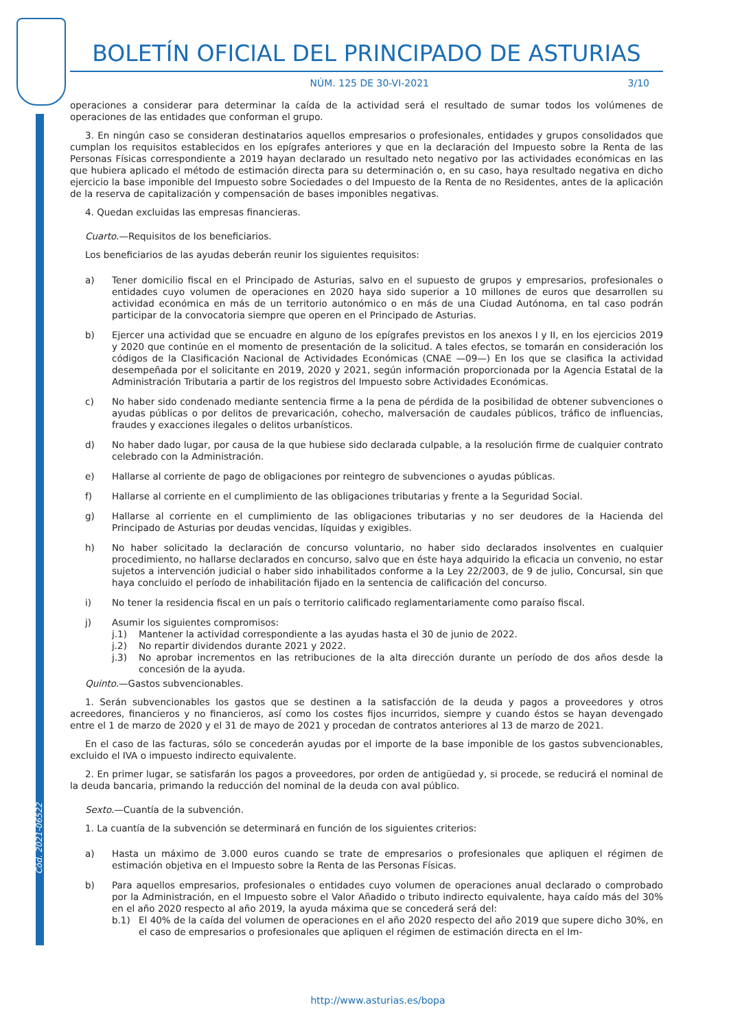Cód. 2021-06522
BOLETÍN OFICIAL DEL PRINCIPADO DE ASTURIAS
NÚM. 125 DE 30-VI-2021 3/10
operaciones a considerar para determinar la caída de la actividad será el resultado de sumar todos los volúmenes de operaciones de las entidades que conforman el grupo.
3. En ningún caso se consideran destinatarios aquellos empresarios o profesionales, entidades y grupos consolidados que cumplan los requisitos establecidos en los epígrafes anteriores y que en la declaración del Impuesto sobre la Renta de las Personas Físicas correspondiente a 2019 hayan declarado un resultado neto negativo por las actividades económicas en las que hubiera aplicado el método de estimación directa para su determinación o, en su caso, haya resultado negativa en dicho ejercicio la base imponible del Impuesto sobre Sociedades o del Impuesto de la Renta de no Residentes, antes de la aplicación de la reserva de capitalización y compensación de bases imponibles negativas.
4. Quedan excluidas las empresas financieras.
Cuarto.—Requisitos de los beneficiarios.
Los beneficiarios de las ayudas deberán reunir los siguientes requisitos:
a) Tener domicilio fiscal en el Principado de Asturias, salvo en el supuesto de grupos y empresarios, profesionales o entidades cuyo volumen de operaciones en 2020 haya sido superior a 10 millones de euros que desarrollen su actividad económica en más de un territorio autonómico o en más de una Ciudad Autónoma, en tal caso podrán participar de la convocatoria siempre que operen en el Principado de Asturias.
b) Ejercer una actividad que se encuadre en alguno de los epígrafes previstos en los anexos I y II, en los ejercicios 2019 y 2020 que continúe en el momento de presentación de la solicitud. A tales efectos, se tomarán en consideración los códigos de la Clasificación Nacional de Actividades Económicas (CNAE —09—) En los que se clasifica la actividad desempeñada por el solicitante en 2019, 2020 y 2021, según información proporcionada por la Agencia Estatal de la Administración Tributaria a partir de los registros del Impuesto sobre Actividades Económicas.
c) No haber sido condenado mediante sentencia firme a la pena de pérdida de la posibilidad de obtener subvenciones o ayudas públicas o por delitos de prevaricación, cohecho, malversación de caudales públicos, tráfico de influencias, fraudes y exacciones ilegales o delitos urbanísticos.
d) No haber dado lugar, por causa de la que hubiese sido declarada culpable, a la resolución firme de cualquier contrato celebrado con la Administración.
e) Hallarse al corriente de pago de obligaciones por reintegro de subvenciones o ayudas públicas.
f) Hallarse al corriente en el cumplimiento de las obligaciones tributarias y frente a la Seguridad Social.
g) Hallarse al corriente en el cumplimiento de las obligaciones tributarias y no ser deudores de la Hacienda del Principado de Asturias por deudas vencidas, líquidas y exigibles.
h) No haber solicitado la declaración de concurso voluntario, no haber sido declarados insolventes en cualquier procedimiento, no hallarse declarados en concurso, salvo que en éste haya adquirido la eficacia un convenio, no estar sujetos a intervención judicial o haber sido inhabilitados conforme a la Ley 22/2003, de 9 de julio, Concursal, sin que haya concluido el período de inhabilitación fijado en la sentencia de calificación del concurso.
i) No tener la residencia fiscal en un país o territorio calificado reglamentariamente como paraíso fiscal.
j) Asumir los siguientes compromisos:
j.1) Mantener la actividad correspondiente a las ayudas hasta el 30 de junio de 2022.
j.2) No repartir dividendos durante 2021 y 2022.
j.3) No aprobar incrementos en las retribuciones de la alta dirección durante un período de dos años desde la concesión de la ayuda.
Quinto.—Gastos subvencionables.
1. Serán subvencionables los gastos que se destinen a la satisfacción de la deuda y pagos a proveedores y otros acreedores, financieros y no financieros, así como los costes fijos incurridos, siempre y cuando éstos se hayan devengado entre el 1 de marzo de 2020 y el 31 de mayo de 2021 y procedan de contratos anteriores al 13 de marzo de 2021.
En el caso de las facturas, sólo se concederán ayudas por el importe de la base imponible de los gastos subvencionables, excluido el IVA o impuesto indirecto equivalente.
2. En primer lugar, se satisfarán los pagos a proveedores, por orden de antigüedad y, si procede, se reducirá el nominal de la deuda bancaria, primando la reducción del nominal de la deuda con aval público.
Sexto.—Cuantía de la subvención.
1. La cuantía de la subvención se determinará en función de los siguientes criterios:
a) Hasta un máximo de 3.000 euros cuando se trate de empresarios o profesionales que apliquen el régimen de estimación objetiva en el Impuesto sobre la Renta de las Personas Físicas.
b) Para aquellos empresarios, profesionales o entidades cuyo volumen de operaciones anual declarado o comprobado por la Administración, en el Impuesto sobre el Valor Añadido o tributo indirecto equivalente, haya caído más del 30% en el año 2020 respecto al año 2019, la ayuda máxima que se concederá será del:
b.1) El 40% de la caída del volumen de operaciones en el año 2020 respecto del año 2019 que supere dicho 30%, en el caso de empresarios o profesionales que apliquen el régimen de estimación directa en el Im-
http://www.asturias.es/bopa